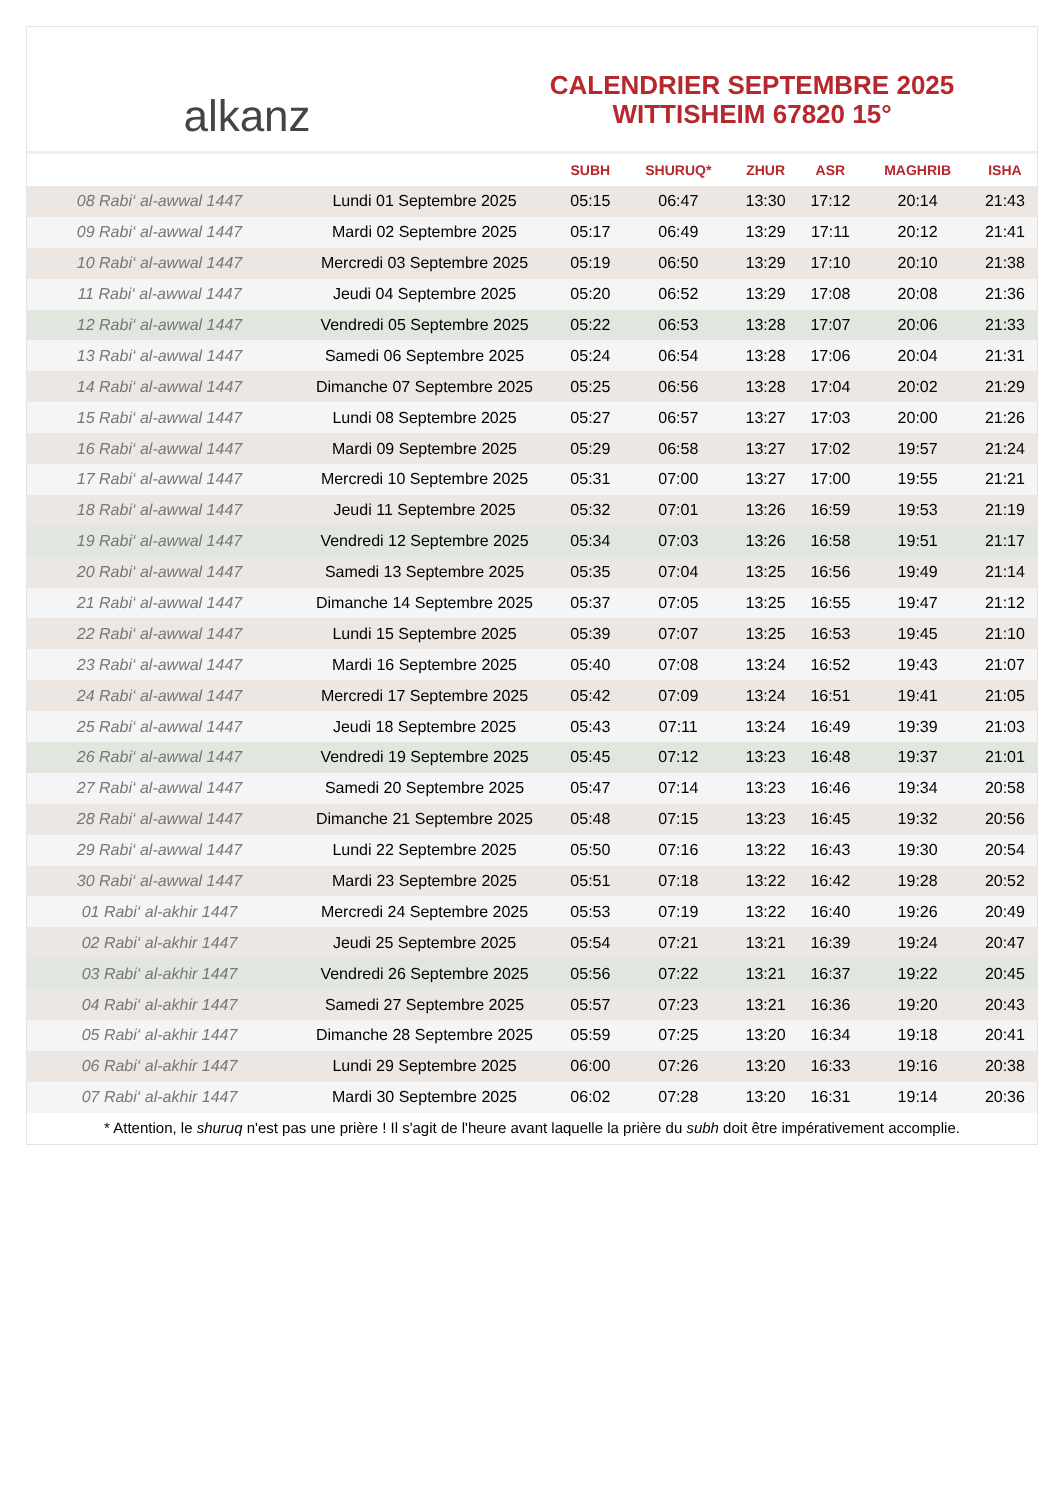alkanz
CALENDRIER SEPTEMBRE 2025
WITTISHEIM 67820 15°
| | | SUBH | SHURUQ* | ZHUR | ASR | MAGHRIB | ISHA |
| --- | --- | --- | --- | --- | --- | --- | --- |
| 08 Rabi‘ al-awwal 1447 | Lundi 01 Septembre 2025 | 05:15 | 06:47 | 13:30 | 17:12 | 20:14 | 21:43 |
| 09 Rabi‘ al-awwal 1447 | Mardi 02 Septembre 2025 | 05:17 | 06:49 | 13:29 | 17:11 | 20:12 | 21:41 |
| 10 Rabi‘ al-awwal 1447 | Mercredi 03 Septembre 2025 | 05:19 | 06:50 | 13:29 | 17:10 | 20:10 | 21:38 |
| 11 Rabi‘ al-awwal 1447 | Jeudi 04 Septembre 2025 | 05:20 | 06:52 | 13:29 | 17:08 | 20:08 | 21:36 |
| 12 Rabi‘ al-awwal 1447 | Vendredi 05 Septembre 2025 | 05:22 | 06:53 | 13:28 | 17:07 | 20:06 | 21:33 |
| 13 Rabi‘ al-awwal 1447 | Samedi 06 Septembre 2025 | 05:24 | 06:54 | 13:28 | 17:06 | 20:04 | 21:31 |
| 14 Rabi‘ al-awwal 1447 | Dimanche 07 Septembre 2025 | 05:25 | 06:56 | 13:28 | 17:04 | 20:02 | 21:29 |
| 15 Rabi‘ al-awwal 1447 | Lundi 08 Septembre 2025 | 05:27 | 06:57 | 13:27 | 17:03 | 20:00 | 21:26 |
| 16 Rabi‘ al-awwal 1447 | Mardi 09 Septembre 2025 | 05:29 | 06:58 | 13:27 | 17:02 | 19:57 | 21:24 |
| 17 Rabi‘ al-awwal 1447 | Mercredi 10 Septembre 2025 | 05:31 | 07:00 | 13:27 | 17:00 | 19:55 | 21:21 |
| 18 Rabi‘ al-awwal 1447 | Jeudi 11 Septembre 2025 | 05:32 | 07:01 | 13:26 | 16:59 | 19:53 | 21:19 |
| 19 Rabi‘ al-awwal 1447 | Vendredi 12 Septembre 2025 | 05:34 | 07:03 | 13:26 | 16:58 | 19:51 | 21:17 |
| 20 Rabi‘ al-awwal 1447 | Samedi 13 Septembre 2025 | 05:35 | 07:04 | 13:25 | 16:56 | 19:49 | 21:14 |
| 21 Rabi‘ al-awwal 1447 | Dimanche 14 Septembre 2025 | 05:37 | 07:05 | 13:25 | 16:55 | 19:47 | 21:12 |
| 22 Rabi‘ al-awwal 1447 | Lundi 15 Septembre 2025 | 05:39 | 07:07 | 13:25 | 16:53 | 19:45 | 21:10 |
| 23 Rabi‘ al-awwal 1447 | Mardi 16 Septembre 2025 | 05:40 | 07:08 | 13:24 | 16:52 | 19:43 | 21:07 |
| 24 Rabi‘ al-awwal 1447 | Mercredi 17 Septembre 2025 | 05:42 | 07:09 | 13:24 | 16:51 | 19:41 | 21:05 |
| 25 Rabi‘ al-awwal 1447 | Jeudi 18 Septembre 2025 | 05:43 | 07:11 | 13:24 | 16:49 | 19:39 | 21:03 |
| 26 Rabi‘ al-awwal 1447 | Vendredi 19 Septembre 2025 | 05:45 | 07:12 | 13:23 | 16:48 | 19:37 | 21:01 |
| 27 Rabi‘ al-awwal 1447 | Samedi 20 Septembre 2025 | 05:47 | 07:14 | 13:23 | 16:46 | 19:34 | 20:58 |
| 28 Rabi‘ al-awwal 1447 | Dimanche 21 Septembre 2025 | 05:48 | 07:15 | 13:23 | 16:45 | 19:32 | 20:56 |
| 29 Rabi‘ al-awwal 1447 | Lundi 22 Septembre 2025 | 05:50 | 07:16 | 13:22 | 16:43 | 19:30 | 20:54 |
| 30 Rabi‘ al-awwal 1447 | Mardi 23 Septembre 2025 | 05:51 | 07:18 | 13:22 | 16:42 | 19:28 | 20:52 |
| 01 Rabi‘ al-akhir 1447 | Mercredi 24 Septembre 2025 | 05:53 | 07:19 | 13:22 | 16:40 | 19:26 | 20:49 |
| 02 Rabi‘ al-akhir 1447 | Jeudi 25 Septembre 2025 | 05:54 | 07:21 | 13:21 | 16:39 | 19:24 | 20:47 |
| 03 Rabi‘ al-akhir 1447 | Vendredi 26 Septembre 2025 | 05:56 | 07:22 | 13:21 | 16:37 | 19:22 | 20:45 |
| 04 Rabi‘ al-akhir 1447 | Samedi 27 Septembre 2025 | 05:57 | 07:23 | 13:21 | 16:36 | 19:20 | 20:43 |
| 05 Rabi‘ al-akhir 1447 | Dimanche 28 Septembre 2025 | 05:59 | 07:25 | 13:20 | 16:34 | 19:18 | 20:41 |
| 06 Rabi‘ al-akhir 1447 | Lundi 29 Septembre 2025 | 06:00 | 07:26 | 13:20 | 16:33 | 19:16 | 20:38 |
| 07 Rabi‘ al-akhir 1447 | Mardi 30 Septembre 2025 | 06:02 | 07:28 | 13:20 | 16:31 | 19:14 | 20:36 |
* Attention, le shuruq n'est pas une prière ! Il s'agit de l'heure avant laquelle la prière du subh doit être impérativement accomplie.